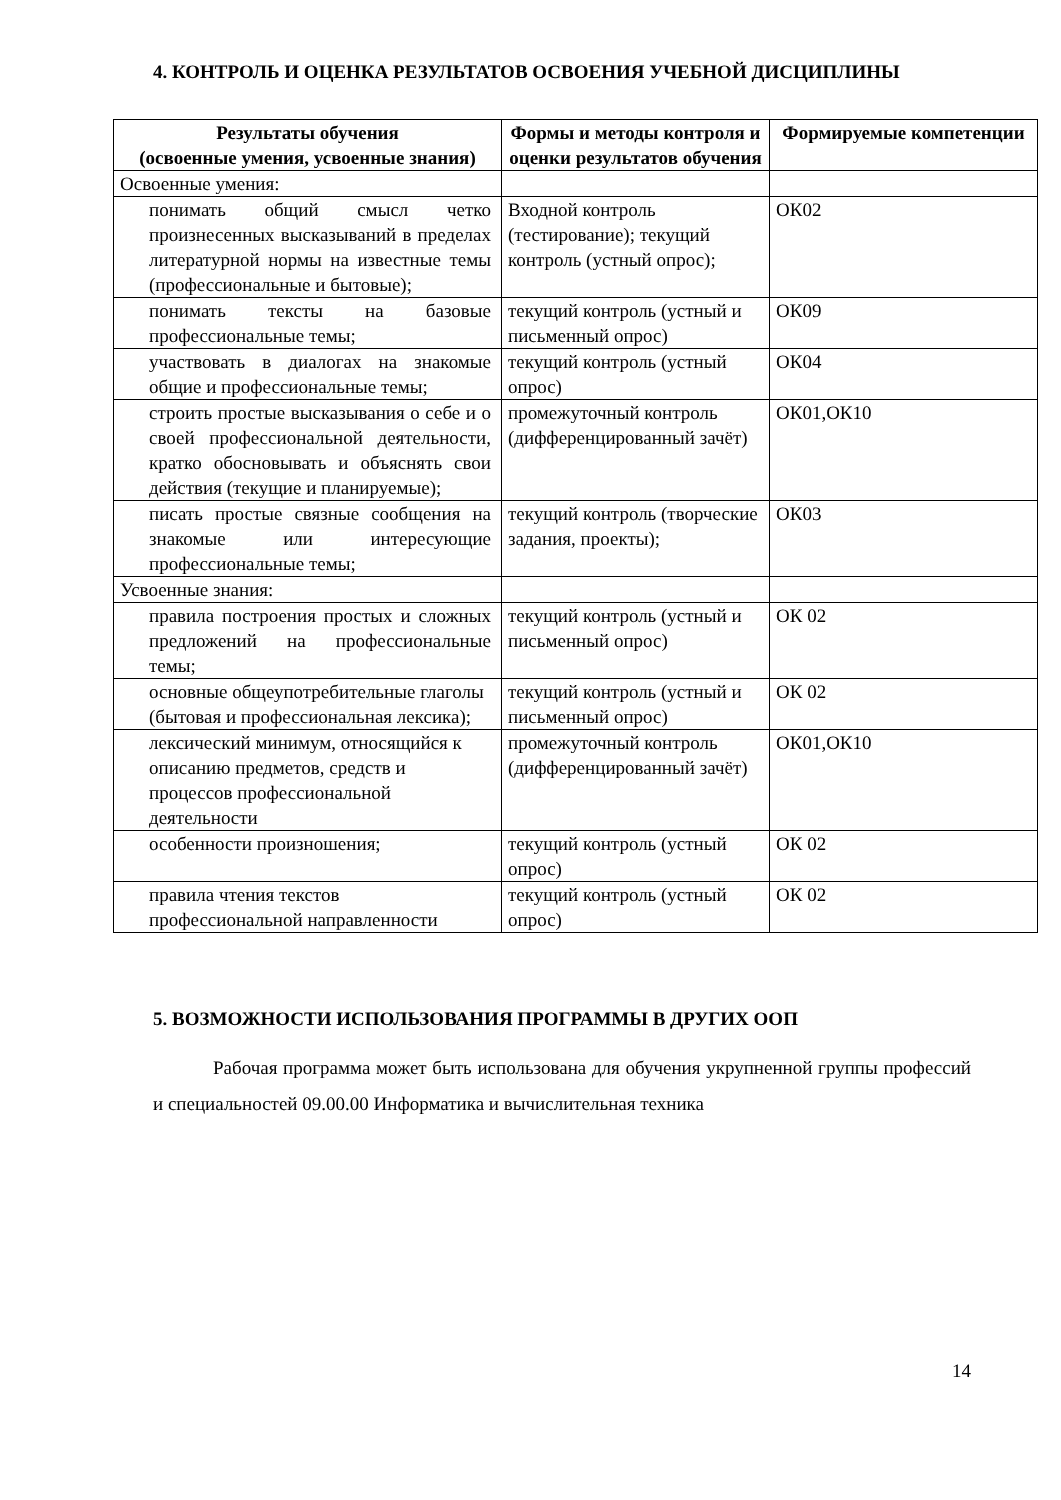4. КОНТРОЛЬ И ОЦЕНКА РЕЗУЛЬТАТОВ ОСВОЕНИЯ УЧЕБНОЙ ДИСЦИПЛИНЫ
| Результаты обучения (освоенные умения, усвоенные знания) | Формы и методы контроля и оценки результатов обучения | Формируемые компетенции |
| --- | --- | --- |
| Освоенные умения: | | |
| понимать общий смысл четко произнесенных высказываний в пределах литературной нормы на известные темы (профессиональные и бытовые); | Входной контроль (тестирование); текущий контроль (устный опрос); | ОК02 |
| понимать тексты на базовые профессиональные темы; | текущий контроль (устный и письменный опрос) | ОК09 |
| участвовать в диалогах на знакомые общие и профессиональные темы; | текущий контроль (устный опрос) | ОК04 |
| строить простые высказывания о себе и о своей профессиональной деятельности, кратко обосновывать и объяснять свои действия (текущие и планируемые); | промежуточный контроль (дифференцированный зачёт) | ОК01,ОК10 |
| писать простые связные сообщения на знакомые или интересующие профессиональные темы; | текущий контроль (творческие задания, проекты); | ОК03 |
| Усвоенные знания: | | |
| правила построения простых и сложных предложений на профессиональные темы; | текущий контроль (устный и письменный опрос) | ОК 02 |
| основные общеупотребительные глаголы (бытовая и профессиональная лексика); | текущий контроль (устный и письменный опрос) | ОК 02 |
| лексический минимум, относящийся к описанию предметов, средств и процессов профессиональной деятельности | промежуточный контроль (дифференцированный зачёт) | ОК01,ОК10 |
| особенности произношения; | текущий контроль (устный опрос) | ОК 02 |
| правила чтения текстов профессиональной направленности | текущий контроль (устный опрос) | ОК 02 |
5. ВОЗМОЖНОСТИ ИСПОЛЬЗОВАНИЯ ПРОГРАММЫ В ДРУГИХ ООП
Рабочая программа может быть использована для обучения укрупненной группы профессий и специальностей 09.00.00 Информатика и вычислительная техника
14